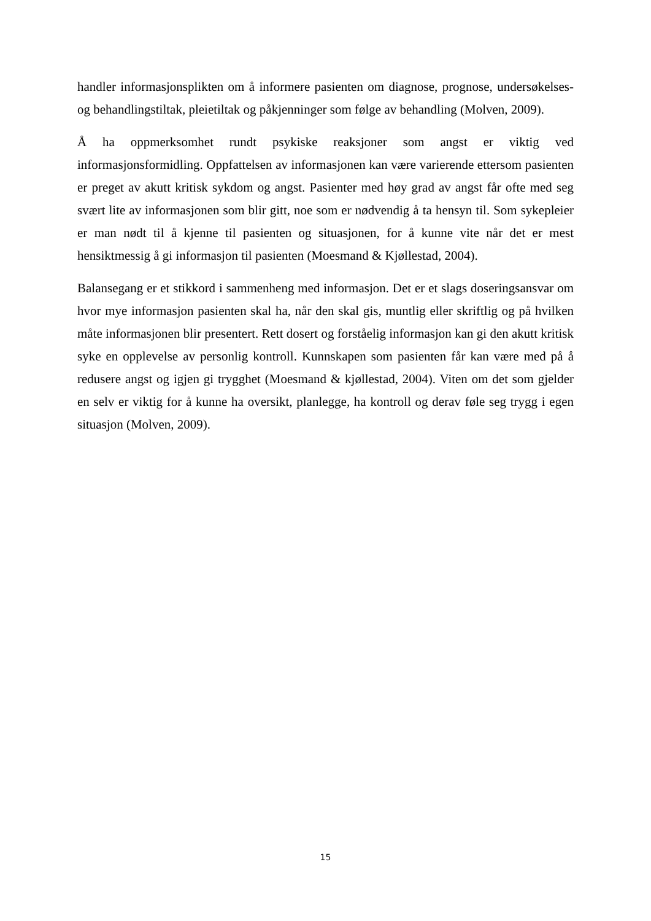handler informasjonsplikten om å informere pasienten om diagnose, prognose, undersøkelses- og behandlingstiltak, pleietiltak og påkjenninger som følge av behandling (Molven, 2009).
Å ha oppmerksomhet rundt psykiske reaksjoner som angst er viktig ved informasjonsformidling. Oppfattelsen av informasjonen kan være varierende ettersom pasienten er preget av akutt kritisk sykdom og angst. Pasienter med høy grad av angst får ofte med seg svært lite av informasjonen som blir gitt, noe som er nødvendig å ta hensyn til. Som sykepleier er man nødt til å kjenne til pasienten og situasjonen, for å kunne vite når det er mest hensiktmessig å gi informasjon til pasienten (Moesmand & Kjøllestad, 2004).
Balansegang er et stikkord i sammenheng med informasjon. Det er et slags doseringsansvar om hvor mye informasjon pasienten skal ha, når den skal gis, muntlig eller skriftlig og på hvilken måte informasjonen blir presentert. Rett dosert og forståelig informasjon kan gi den akutt kritisk syke en opplevelse av personlig kontroll. Kunnskapen som pasienten får kan være med på å redusere angst og igjen gi trygghet (Moesmand & kjøllestad, 2004). Viten om det som gjelder en selv er viktig for å kunne ha oversikt, planlegge, ha kontroll og derav føle seg trygg i egen situasjon (Molven, 2009).
15